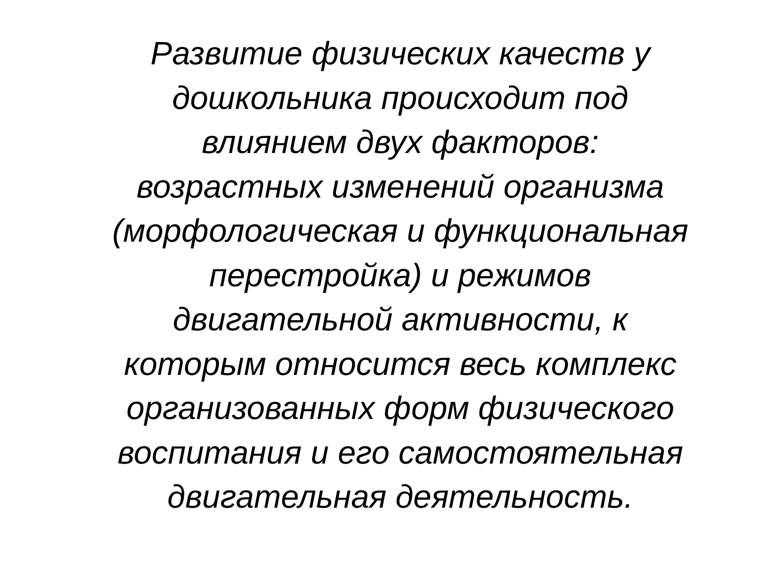Развитие физических качеств у
дошкольника происходит под
влиянием двух факторов:
возрастных изменений организма
(морфологическая и функциональная
перестройка) и режимов
двигательной активности, к
которым относится весь комплекс
организованных форм физического
воспитания и его самостоятельная
двигательная деятельность.